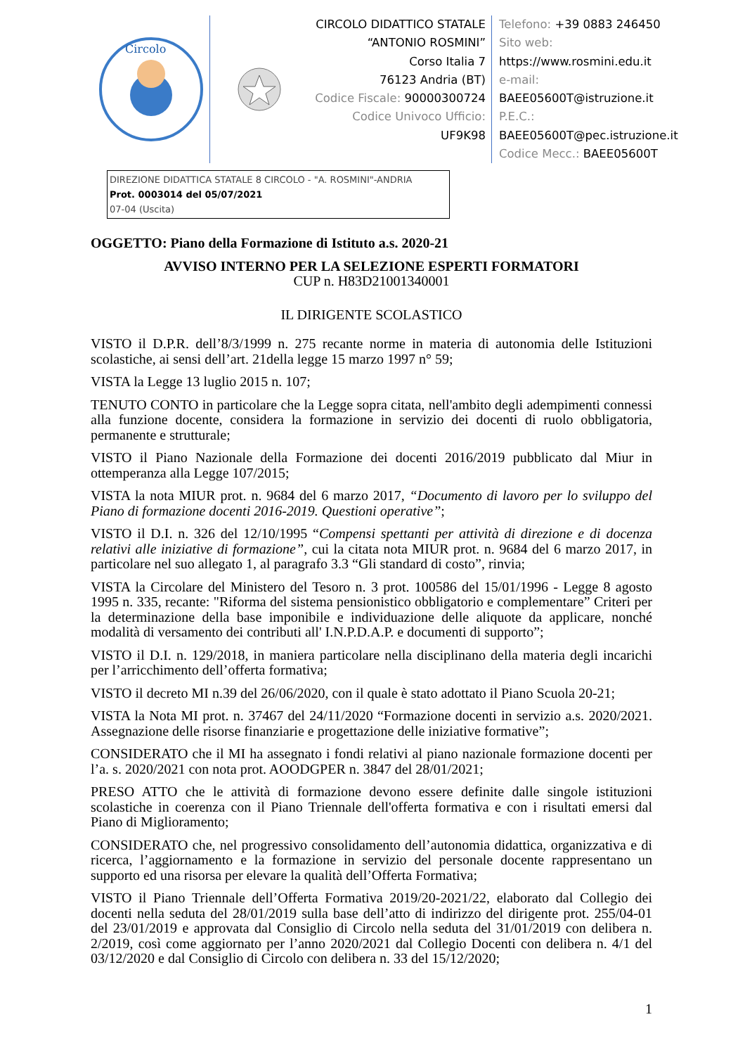Circolo
CIRCOLO DIDATTICO STATALE
“ANTONIO ROSMINI”
Corso Italia 7
76123 Andria (BT)
Codice Fiscale: 90000300724
Codice Univoco Ufficio:
UF9K98
Telefono: +39 0883 246450
Sito web:
https://www.rosmini.edu.it
e-mail:
BAEE05600T@istruzione.it
P.E.C.:
BAEE05600T@pec.istruzione.it
Codice Mecc.: BAEE05600T
DIREZIONE DIDATTICA STATALE 8 CIRCOLO - "A. ROSMINI"-ANDRIA
Prot. 0003014 del 05/07/2021
07-04 (Uscita)
OGGETTO: Piano della Formazione di Istituto a.s. 2020-21
AVVISO INTERNO PER LA SELEZIONE ESPERTI FORMATORI
CUP n. H83D21001340001
IL DIRIGENTE SCOLASTICO
VISTO il D.P.R. dell’8/3/1999 n. 275 recante norme in materia di autonomia delle Istituzioni scolastiche, ai sensi dell’art. 21della legge 15 marzo 1997 n° 59;
VISTA la Legge 13 luglio 2015 n. 107;
TENUTO CONTO in particolare che la Legge sopra citata, nell'ambito degli adempimenti connessi alla funzione docente, considera la formazione in servizio dei docenti di ruolo obbligatoria, permanente e strutturale;
VISTO il Piano Nazionale della Formazione dei docenti 2016/2019 pubblicato dal Miur in ottemperanza alla Legge 107/2015;
VISTA la nota MIUR prot. n. 9684 del 6 marzo 2017, “Documento di lavoro per lo sviluppo del Piano di formazione docenti 2016-2019. Questioni operative”;
VISTO il D.I. n. 326 del 12/10/1995 “Compensi spettanti per attività di direzione e di docenza relativi alle iniziative di formazione”, cui la citata nota MIUR prot. n. 9684 del 6 marzo 2017, in particolare nel suo allegato 1, al paragrafo 3.3 “Gli standard di costo”, rinvia;
VISTA la Circolare del Ministero del Tesoro n. 3 prot. 100586 del 15/01/1996 - Legge 8 agosto 1995 n. 335, recante: "Riforma del sistema pensionistico obbligatorio e complementare” Criteri per la determinazione della base imponibile e individuazione delle aliquote da applicare, nonché modalità di versamento dei contributi all' I.N.P.D.A.P. e documenti di supporto”;
VISTO il D.I. n. 129/2018, in maniera particolare nella disciplinano della materia degli incarichi per l’arricchimento dell’offerta formativa;
VISTO il decreto MI n.39 del 26/06/2020, con il quale è stato adottato il Piano Scuola 20-21;
VISTA la Nota MI prot. n. 37467 del 24/11/2020 “Formazione docenti in servizio a.s. 2020/2021. Assegnazione delle risorse finanziarie e progettazione delle iniziative formative”;
CONSIDERATO che il MI ha assegnato i fondi relativi al piano nazionale formazione docenti per l’a. s. 2020/2021 con nota prot. AOODGPER n. 3847 del 28/01/2021;
PRESO ATTO che le attività di formazione devono essere definite dalle singole istituzioni scolastiche in coerenza con il Piano Triennale dell'offerta formativa e con i risultati emersi dal Piano di Miglioramento;
CONSIDERATO che, nel progressivo consolidamento dell’autonomia didattica, organizzativa e di ricerca, l’aggiornamento e la formazione in servizio del personale docente rappresentano un supporto ed una risorsa per elevare la qualità dell’Offerta Formativa;
VISTO il Piano Triennale dell’Offerta Formativa 2019/20-2021/22, elaborato dal Collegio dei docenti nella seduta del 28/01/2019 sulla base dell’atto di indirizzo del dirigente prot. 255/04-01 del 23/01/2019 e approvata dal Consiglio di Circolo nella seduta del 31/01/2019 con delibera n. 2/2019, così come aggiornato per l’anno 2020/2021 dal Collegio Docenti con delibera n. 4/1 del 03/12/2020 e dal Consiglio di Circolo con delibera n. 33 del 15/12/2020;
1